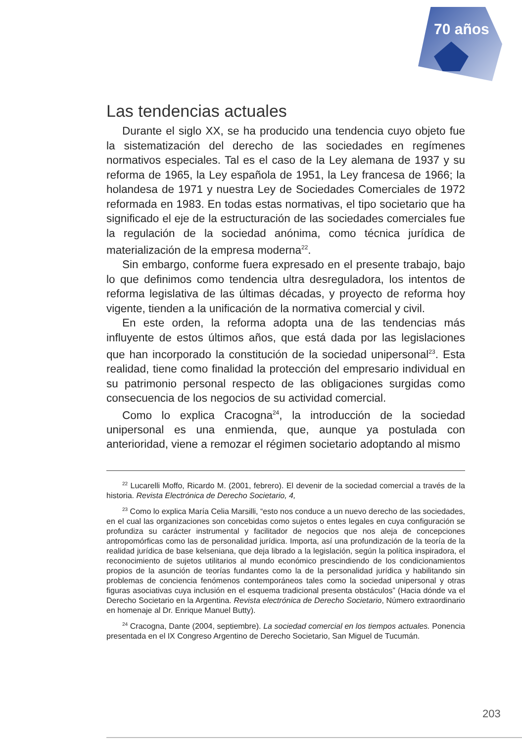70 años
Las tendencias actuales
Durante el siglo XX, se ha producido una tendencia cuyo objeto fue la sistematización del derecho de las sociedades en regímenes normativos especiales. Tal es el caso de la Ley alemana de 1937 y su reforma de 1965, la Ley española de 1951, la Ley francesa de 1966; la holandesa de 1971 y nuestra Ley de Sociedades Comerciales de 1972 reformada en 1983. En todas estas normativas, el tipo societario que ha significado el eje de la estructuración de las sociedades comerciales fue la regulación de la sociedad anónima, como técnica jurídica de materialización de la empresa moderna<sup>22</sup>.
Sin embargo, conforme fuera expresado en el presente trabajo, bajo lo que definimos como tendencia ultra desreguladora, los intentos de reforma legislativa de las últimas décadas, y proyecto de reforma hoy vigente, tienden a la unificación de la normativa comercial y civil.
En este orden, la reforma adopta una de las tendencias más influyente de estos últimos años, que está dada por las legislaciones que han incorporado la constitución de la sociedad unipersonal<sup>23</sup>. Esta realidad, tiene como finalidad la protección del empresario individual en su patrimonio personal respecto de las obligaciones surgidas como consecuencia de los negocios de su actividad comercial.
Como lo explica Cracogna<sup>24</sup>, la introducción de la sociedad unipersonal es una enmienda, que, aunque ya postulada con anterioridad, viene a remozar el régimen societario adoptando al mismo
<sup>22</sup> Lucarelli Moffo, Ricardo M. (2001, febrero). El devenir de la sociedad comercial a través de la historia. Revista Electrónica de Derecho Societario, 4,
<sup>23</sup> Como lo explica María Celia Marsilli, “esto nos conduce a un nuevo derecho de las sociedades, en el cual las organizaciones son concebidas como sujetos o entes legales en cuya configuración se profundiza su carácter instrumental y facilitador de negocios que nos aleja de concepciones antropomórficas como las de personalidad jurídica. Importa, así una profundización de la teoría de la realidad jurídica de base kelseniana, que deja librado a la legislación, según la política inspiradora, el reconocimiento de sujetos utilitarios al mundo económico prescindiendo de los condicionamientos propios de la asunción de teorías fundantes como la de la personalidad jurídica y habilitando sin problemas de conciencia fenómenos contemporáneos tales como la sociedad unipersonal y otras figuras asociativas cuya inclusión en el esquema tradicional presenta obstáculos” (Hacia dónde va el Derecho Societario en la Argentina. Revista electrónica de Derecho Societario, Número extraordinario en homenaje al Dr. Enrique Manuel Butty).
<sup>24</sup> Cracogna, Dante (2004, septiembre). La sociedad comercial en los tiempos actuales. Ponencia presentada en el IX Congreso Argentino de Derecho Societario, San Miguel de Tucumán.
203